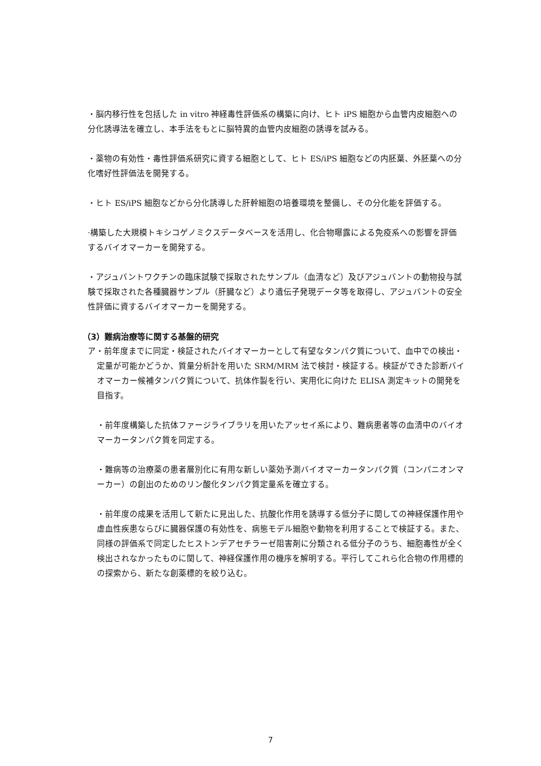・脳内移行性を包括した in vitro 神経毒性評価系の構築に向け、ヒト iPS 細胞から血管内皮細胞への分化誘導法を確立し、本手法をもとに脳特異的血管内皮細胞の誘導を試みる。
・薬物の有効性・毒性評価系研究に資する細胞として、ヒト ES/iPS 細胞などの内胚葉、外胚葉への分化嗜好性評価法を開発する。
・ヒト ES/iPS 細胞などから分化誘導した肝幹細胞の培養環境を整備し、その分化能を評価する。
·構築した大規模トキシコゲノミクスデータベースを活用し、化合物曝露による免疫系への影響を評価するバイオマーカーを開発する。
・アジュバントワクチンの臨床試験で採取されたサンプル（血清など）及びアジュバントの動物投与試験で採取された各種臓器サンプル（肝臓など）より遺伝子発現データ等を取得し、アジュバントの安全性評価に資するバイオマーカーを開発する。
（3）難病治療等に関する基盤的研究
ア・前年度までに同定・検証されたバイオマーカーとして有望なタンパク質について、血中での検出・定量が可能かどうか、質量分析計を用いた SRM/MRM 法で検討・検証する。検証ができた診断バイオマーカー候補タンパク質について、抗体作製を行い、実用化に向けた ELISA 測定キットの開発を目指す。
・前年度構築した抗体ファージライブラリを用いたアッセイ系により、難病患者等の血清中のバイオマーカータンパク質を同定する。
・難病等の治療薬の患者層別化に有用な新しい薬効予測バイオマーカータンパク質（コンパニオンマーカー）の創出のためのリン酸化タンパク質定量系を確立する。
・前年度の成果を活用して新たに見出した、抗酸化作用を誘導する低分子に関しての神経保護作用や虚血性疾患ならびに臓器保護の有効性を、病態モデル細胞や動物を利用することで検証する。また、同様の評価系で同定したヒストンデアセチラーゼ阻害剤に分類される低分子のうち、細胞毒性が全く検出されなかったものに関して、神経保護作用の機序を解明する。平行してこれら化合物の作用標的の探索から、新たな創薬標的を絞り込む。
7